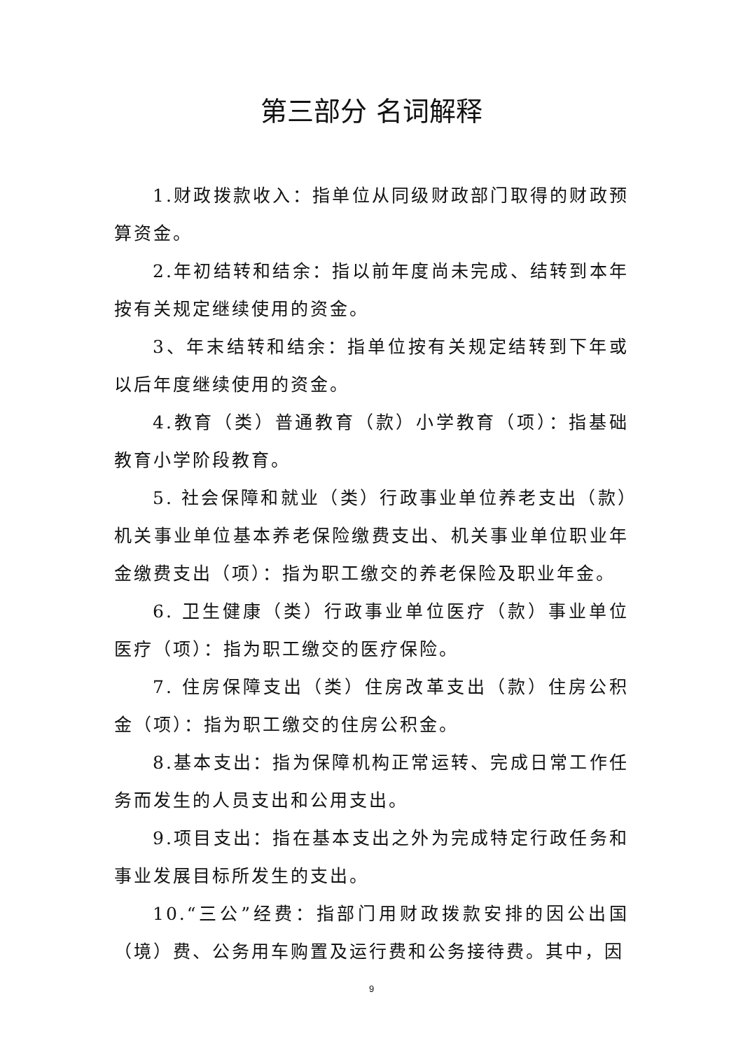第三部分 名词解释
1.财政拨款收入：指单位从同级财政部门取得的财政预算资金。
2.年初结转和结余：指以前年度尚未完成、结转到本年按有关规定继续使用的资金。
3、年末结转和结余：指单位按有关规定结转到下年或以后年度继续使用的资金。
4.教育（类）普通教育（款）小学教育（项）：指基础教育小学阶段教育。
5. 社会保障和就业（类）行政事业单位养老支出（款）机关事业单位基本养老保险缴费支出、机关事业单位职业年金缴费支出（项）：指为职工缴交的养老保险及职业年金。
6. 卫生健康（类）行政事业单位医疗（款）事业单位医疗（项）：指为职工缴交的医疗保险。
7. 住房保障支出（类）住房改革支出（款）住房公积金（项）：指为职工缴交的住房公积金。
8.基本支出：指为保障机构正常运转、完成日常工作任务而发生的人员支出和公用支出。
9.项目支出：指在基本支出之外为完成特定行政任务和事业发展目标所发生的支出。
10.“三公”经费：指部门用财政拨款安排的因公出国（境）费、公务用车购置及运行费和公务接待费。其中，因
9